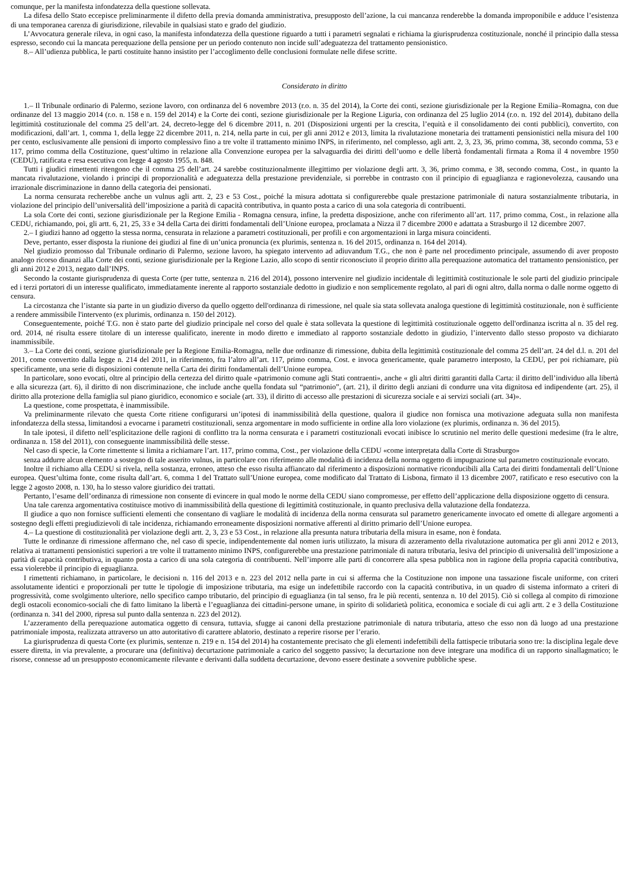comunque, per la manifesta infondatezza della questione sollevata.
La difesa dello Stato eccepisce preliminarmente il difetto della previa domanda amministrativa, presupposto dell’azione, la cui mancanza renderebbe la domanda improponibile e adduce l’esistenza di una temporanea carenza di giurisdizione, rilevabile in qualsiasi stato e grado del giudizio.
L’Avvocatura generale rileva, in ogni caso, la manifesta infondatezza della questione riguardo a tutti i parametri segnalati e richiama la giurisprudenza costituzionale, nonché il principio dalla stessa espresso, secondo cui la mancata perequazione della pensione per un periodo contenuto non incide sull’adeguatezza del trattamento pensionistico.
8.– All’udienza pubblica, le parti costituite hanno insistito per l’accoglimento delle conclusioni formulate nelle difese scritte.
Considerato in diritto
1.– Il Tribunale ordinario di Palermo, sezione lavoro, con ordinanza del 6 novembre 2013 (r.o. n. 35 del 2014), la Corte dei conti, sezione giurisdizionale per la Regione Emilia–Romagna, con due ordinanze del 13 maggio 2014 (r.o. n. 158 e n. 159 del 2014) e la Corte dei conti, sezione giurisdizionale per la Regione Liguria, con ordinanza del 25 luglio 2014 (r.o. n. 192 del 2014), dubitano della legittimità costituzionale del comma 25 dell’art. 24, decreto-legge del 6 dicembre 2011, n. 201 (Disposizioni urgenti per la crescita, l’equità e il consolidamento dei conti pubblici), convertito, con modificazioni, dall’art. 1, comma 1, della legge 22 dicembre 2011, n. 214, nella parte in cui, per gli anni 2012 e 2013, limita la rivalutazione monetaria dei trattamenti pensionistici nella misura del 100 per cento, esclusivamente alle pensioni di importo complessivo fino a tre volte il trattamento minimo INPS, in riferimento, nel complesso, agli artt. 2, 3, 23, 36, primo comma, 38, secondo comma, 53 e 117, primo comma della Costituzione, quest’ultimo in relazione alla Convenzione europea per la salvaguardia dei diritti dell’uomo e delle libertà fondamentali firmata a Roma il 4 novembre 1950 (CEDU), ratificata e resa esecutiva con legge 4 agosto 1955, n. 848.
Tutti i giudici rimettenti ritengono che il comma 25 dell’art. 24 sarebbe costituzionalmente illegittimo per violazione degli artt. 3, 36, primo comma, e 38, secondo comma, Cost., in quanto la mancata rivalutazione, violando i principi di proporzionalità e adeguatezza della prestazione previdenziale, si porrebbe in contrasto con il principio di eguaglianza e ragionevolezza, causando una irrazionale discriminazione in danno della categoria dei pensionati.
La norma censurata recherebbe anche un vulnus agli artt. 2, 23 e 53 Cost., poiché la misura adottata si configurerebbe quale prestazione patrimoniale di natura sostanzialmente tributaria, in violazione del principio dell’universalità dell’imposizione a parità di capacità contributiva, in quanto posta a carico di una sola categoria di contribuenti.
La sola Corte dei conti, sezione giurisdizionale per la Regione Emilia - Romagna censura, infine, la predetta disposizione, anche con riferimento all’art. 117, primo comma, Cost., in relazione alla CEDU, richiamando, poi, gli artt. 6, 21, 25, 33 e 34 della Carta dei diritti fondamentali dell’Unione europea, proclamata a Nizza il 7 dicembre 2000 e adattata a Strasburgo il 12 dicembre 2007.
2.– I giudizi hanno ad oggetto la stessa norma, censurata in relazione a parametri costituzionali, per profili e con argomentazioni in larga misura coincidenti.
Deve, pertanto, esser disposta la riunione dei giudizi al fine di un’unica pronuncia (ex plurimis, sentenza n. 16 del 2015, ordinanza n. 164 del 2014).
Nel giudizio promosso dal Tribunale ordinario di Palermo, sezione lavoro, ha spiegato intervento ad adiuvandum T.G., che non è parte nel procedimento principale, assumendo di aver proposto analogo ricorso dinanzi alla Corte dei conti, sezione giurisdizionale per la Regione Lazio, allo scopo di sentir riconosciuto il proprio diritto alla perequazione automatica del trattamento pensionistico, per gli anni 2012 e 2013, negato dall’INPS.
Secondo la costante giurisprudenza di questa Corte (per tutte, sentenza n. 216 del 2014), possono intervenire nel giudizio incidentale di legittimità costituzionale le sole parti del giudizio principale ed i terzi portatori di un interesse qualificato, immediatamente inerente al rapporto sostanziale dedotto in giudizio e non semplicemente regolato, al pari di ogni altro, dalla norma o dalle norme oggetto di censura.
La circostanza che l’istante sia parte in un giudizio diverso da quello oggetto dell'ordinanza di rimessione, nel quale sia stata sollevata analoga questione di legittimità costituzionale, non è sufficiente a rendere ammissibile l'intervento (ex plurimis, ordinanza n. 150 del 2012).
Conseguentemente, poiché T.G. non è stato parte del giudizio principale nel corso del quale è stata sollevata la questione di legittimità costituzionale oggetto dell'ordinanza iscritta al n. 35 del reg. ord. 2014, né risulta essere titolare di un interesse qualificato, inerente in modo diretto e immediato al rapporto sostanziale dedotto in giudizio, l’intervento dallo stesso proposto va dichiarato inammissibile.
3.– La Corte dei conti, sezione giurisdizionale per la Regione Emilia-Romagna, nelle due ordinanze di rimessione, dubita della legittimità costituzionale del comma 25 dell’art. 24 del d.l. n. 201 del 2011, come convertito dalla legge n. 214 del 2011, in riferimento, fra l’altro all’art. 117, primo comma, Cost. e invoca genericamente, quale parametro interposto, la CEDU, per poi richiamare, più specificamente, una serie di disposizioni contenute nella Carta dei diritti fondamentali dell’Unione europea.
In particolare, sono evocati, oltre al principio della certezza del diritto quale «patrimonio comune agli Stati contraenti», anche « gli altri diritti garantiti dalla Carta: il diritto dell’individuo alla libertà e alla sicurezza (art. 6), il diritto di non discriminazione, che include anche quella fondata sul “patrimonio”, (art. 21), il diritto degli anziani di condurre una vita dignitosa ed indipendente (art. 25), il diritto alla protezione della famiglia sul piano giuridico, economico e sociale (art. 33), il diritto di accesso alle prestazioni di sicurezza sociale e ai servizi sociali (art. 34)».
La questione, come prospettata, è inammissibile.
Va preliminarmente rilevato che questa Corte ritiene configurarsi un’ipotesi di inammissibilità della questione, qualora il giudice non fornisca una motivazione adeguata sulla non manifesta infondatezza della stessa, limitandosi a evocarne i parametri costituzionali, senza argomentare in modo sufficiente in ordine alla loro violazione (ex plurimis, ordinanza n. 36 del 2015).
In tale ipotesi, il difetto nell’esplicitazione delle ragioni di conflitto tra la norma censurata e i parametri costituzionali evocati inibisce lo scrutinio nel merito delle questioni medesime (fra le altre, ordinanza n. 158 del 2011), con conseguente inammissibilità delle stesse.
Nel caso di specie, la Corte rimettente si limita a richiamare l’art. 117, primo comma, Cost., per violazione della CEDU «come interpretata dalla Corte di Strasburgo»
senza addurre alcun elemento a sostegno di tale asserito vulnus, in particolare con riferimento alle modalità di incidenza della norma oggetto di impugnazione sul parametro costituzionale evocato.
Inoltre il richiamo alla CEDU si rivela, nella sostanza, erroneo, atteso che esso risulta affiancato dal riferimento a disposizioni normative riconducibili alla Carta dei diritti fondamentali dell’Unione europea. Quest’ultima fonte, come risulta dall’art. 6, comma 1 del Trattato sull’Unione europea, come modificato dal Trattato di Lisbona, firmato il 13 dicembre 2007, ratificato e reso esecutivo con la legge 2 agosto 2008, n. 130, ha lo stesso valore giuridico dei trattati.
Pertanto, l’esame dell’ordinanza di rimessione non consente di evincere in qual modo le norme della CEDU siano compromesse, per effetto dell’applicazione della disposizione oggetto di censura.
Una tale carenza argomentativa costituisce motivo di inammissibilità della questione di legittimità costituzionale, in quanto preclusiva della valutazione della fondatezza.
Il giudice a quo non fornisce sufficienti elementi che consentano di vagliare le modalità di incidenza della norma censurata sul parametro genericamente invocato ed omette di allegare argomenti a sostegno degli effetti pregiudizievoli di tale incidenza, richiamando erroneamente disposizioni normative afferenti al diritto primario dell’Unione europea.
4.– La questione di costituzionalità per violazione degli artt. 2, 3, 23 e 53 Cost., in relazione alla presunta natura tributaria della misura in esame, non è fondata.
Tutte le ordinanze di rimessione affermano che, nel caso di specie, indipendentemente dal nomen iuris utilizzato, la misura di azzeramento della rivalutazione automatica per gli anni 2012 e 2013, relativa ai trattamenti pensionistici superiori a tre volte il trattamento minimo INPS, configurerebbe una prestazione patrimoniale di natura tributaria, lesiva del principio di universalità dell’imposizione a parità di capacità contributiva, in quanto posta a carico di una sola categoria di contribuenti. Nell’imporre alle parti di concorrere alla spesa pubblica non in ragione della propria capacità contributiva, essa violerebbe il principio di eguaglianza.
I rimettenti richiamano, in particolare, le decisioni n. 116 del 2013 e n. 223 del 2012 nella parte in cui si afferma che la Costituzione non impone una tassazione fiscale uniforme, con criteri assolutamente identici e proporzionali per tutte le tipologie di imposizione tributaria, ma esige un indefettibile raccordo con la capacità contributiva, in un quadro di sistema informato a criteri di progressività, come svolgimento ulteriore, nello specifico campo tributario, del principio di eguaglianza (in tal senso, fra le più recenti, sentenza n. 10 del 2015). Ciò si collega al compito di rimozione degli ostacoli economico-sociali che di fatto limitano la libertà e l’eguaglianza dei cittadini-persone umane, in spirito di solidarietà politica, economica e sociale di cui agli artt. 2 e 3 della Costituzione (ordinanza n. 341 del 2000, ripresa sul punto dalla sentenza n. 223 del 2012).
L’azzeramento della perequazione automatica oggetto di censura, tuttavia, sfugge ai canoni della prestazione patrimoniale di natura tributaria, atteso che esso non dà luogo ad una prestazione patrimoniale imposta, realizzata attraverso un atto autoritativo di carattere ablatorio, destinato a reperire risorse per l’erario.
La giurisprudenza di questa Corte (ex plurimis, sentenze n. 219 e n. 154 del 2014) ha costantemente precisato che gli elementi indefettibili della fattispecie tributaria sono tre: la disciplina legale deve essere diretta, in via prevalente, a procurare una (definitiva) decurtazione patrimoniale a carico del soggetto passivo; la decurtazione non deve integrare una modifica di un rapporto sinallagmatico; le risorse, connesse ad un presupposto economicamente rilevante e derivanti dalla suddetta decurtazione, devono essere destinate a sovvenire pubbliche spese.